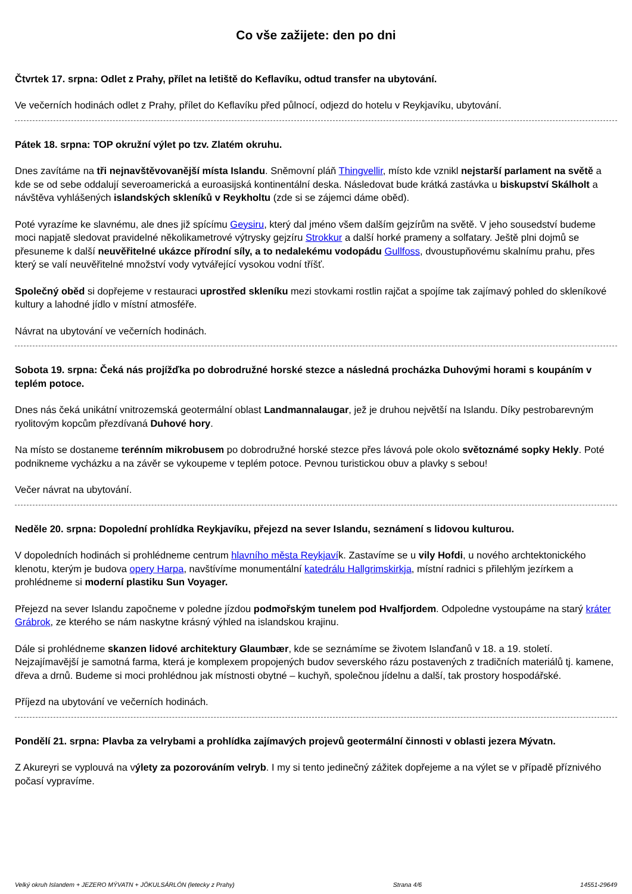Co vše zažijete: den po dni
Čtvrtek 17. srpna: Odlet z Prahy, přílet na letiště do Keflavíku, odtud transfer na ubytování.
Ve večerních hodinách odlet z Prahy, přílet do Keflavíku před půlnocí, odjezd do hotelu v Reykjavíku, ubytování.
Pátek 18. srpna: TOP okružní výlet po tzv. Zlatém okruhu.
Dnes zavítáme na tři nejnavštěvovanější místa Islandu. Sněmovní pláň Thingvellir, místo kde vznikl nejstarší parlament na světě a kde se od sebe oddalují severoamerická a euroasijská kontinentální deska. Následovat bude krátká zastávka u biskupství Skálholt a návštěva vyhlášených islandských skleníků v Reykholtu (zde si se zájemci dáme oběd).
Poté vyrazíme ke slavnému, ale dnes již spícímu Geysiru, který dal jméno všem dalším gejzírům na světě. V jeho sousedství budeme moci napjatě sledovat pravidelné několikametrové výtrysky gejzíru Strokkur a další horké prameny a solfatary. Ještě plni dojmů se přesuneme k další neuvěřitelné ukázce přírodní síly, a to nedalekému vodopádu Gullfoss, dvoustupňovému skalnímu prahu, přes který se valí neuvěřitelné množství vody vytvářející vysokou vodní tříšť.
Společný oběd si dopřejeme v restauraci uprostřed skleníku mezi stovkami rostlin rajčat a spojíme tak zajímavý pohled do skleníkové kultury a lahodné jídlo v místní atmosféře.
Návrat na ubytování ve večerních hodinách.
Sobota 19. srpna: Čeká nás projížďka po dobrodružné horské stezce a následná procházka Duhovými horami s koupáním v teplém potoce.
Dnes nás čeká unikátní vnitrozemská geotermální oblast Landmannalaugar, jež je druhou největší na Islandu. Díky pestrobarevným ryolitovým kopcům přezdívaná Duhové hory.
Na místo se dostaneme terénním mikrobusem po dobrodružné horské stezce přes lávová pole okolo světoznámé sopky Hekly. Poté podnikneme vycházku a na závěr se vykoupeme v teplém potoce. Pevnou turistickou obuv a plavky s sebou!
Večer návrat na ubytování.
Neděle 20. srpna: Dopolední prohlídka Reykjavíku, přejezd na sever Islandu, seznámení s lidovou kulturou.
V dopoledních hodinách si prohlédneme centrum hlavního města Reykjavík. Zastavíme se u vily Hofdi, u nového archtektonického klenotu, kterým je budova opery Harpa, navštívíme monumentální katedrálu Hallgrimskirkja, místní radnici s přilehlým jezírkem a prohlédneme si moderní plastiku Sun Voyager.
Přejezd na sever Islandu započneme v poledne jízdou podmořským tunelem pod Hvalfjordem. Odpoledne vystoupáme na starý kráter Grábrok, ze kterého se nám naskytne krásný výhled na islandskou krajinu.
Dále si prohlédneme skanzen lidové architektury Glaumbær, kde se seznámíme se životem Islanďanů v 18. a 19. století. Nejzajímavější je samotná farma, která je komplexem propojených budov severského rázu postavených z tradičních materiálů tj. kamene, dřeva a drnů. Budeme si moci prohlédnou jak místnosti obytné – kuchyň, společnou jídelnu a další, tak prostory hospodářské.
Příjezd na ubytování ve večerních hodinách.
Pondělí 21. srpna: Plavba za velrybami a prohlídka zajímavých projevů geotermální činnosti v oblasti jezera Mývatn.
Z Akureyri se vyplouvá na výlety za pozorováním velryb. I my si tento jedinečný zážitek dopřejeme a na výlet se v případě příznivého počasí vypravíme.
Velký okruh Islandem + JEZERO MÝVATN + JÖKULSÁRLÓN (letecky z Prahy) Strana 4/6 14551-29649